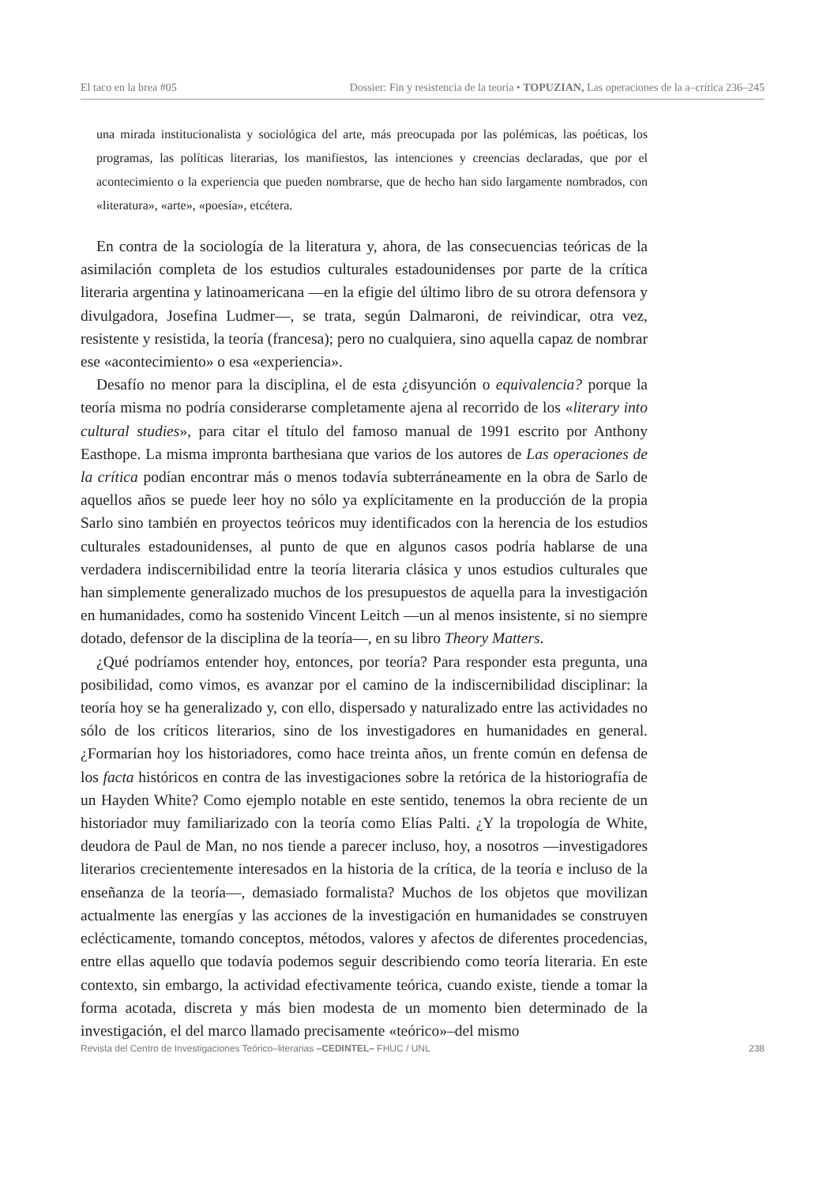El taco en la brea #05 Dossier: Fin y resistencia de la teoría • TOPUZIAN, Las operaciones de la a–crítica 236–245
una mirada institucionalista y sociológica del arte, más preocupada por las polémicas, las poéticas, los programas, las políticas literarias, los manifiestos, las intenciones y creencias declaradas, que por el acontecimiento o la experiencia que pueden nombrarse, que de hecho han sido largamente nombrados, con «literatura», «arte», «poesía», etcétera.
En contra de la sociología de la literatura y, ahora, de las consecuencias teóricas de la asimilación completa de los estudios culturales estadounidenses por parte de la crítica literaria argentina y latinoamericana —en la efigie del último libro de su otrora defensora y divulgadora, Josefina Ludmer—, se trata, según Dalmaroni, de reivindicar, otra vez, resistente y resistida, la teoría (francesa); pero no cualquiera, sino aquella capaz de nombrar ese «acontecimiento» o esa «experiencia».
Desafío no menor para la disciplina, el de esta ¿disyunción o equivalencia? porque la teoría misma no podría considerarse completamente ajena al recorrido de los «literary into cultural studies», para citar el título del famoso manual de 1991 escrito por Anthony Easthope. La misma impronta barthesiana que varios de los autores de Las operaciones de la crítica podían encontrar más o menos todavía subterráneamente en la obra de Sarlo de aquellos años se puede leer hoy no sólo ya explícitamente en la producción de la propia Sarlo sino también en proyectos teóricos muy identificados con la herencia de los estudios culturales estadounidenses, al punto de que en algunos casos podría hablarse de una verdadera indiscernibilidad entre la teoría literaria clásica y unos estudios culturales que han simplemente generalizado muchos de los presupuestos de aquella para la investigación en humanidades, como ha sostenido Vincent Leitch —un al menos insistente, si no siempre dotado, defensor de la disciplina de la teoría—, en su libro Theory Matters.
¿Qué podríamos entender hoy, entonces, por teoría? Para responder esta pregunta, una posibilidad, como vimos, es avanzar por el camino de la indiscernibilidad disciplinar: la teoría hoy se ha generalizado y, con ello, dispersado y naturalizado entre las actividades no sólo de los críticos literarios, sino de los investigadores en humanidades en general. ¿Formarían hoy los historiadores, como hace treinta años, un frente común en defensa de los facta históricos en contra de las investigaciones sobre la retórica de la historiografía de un Hayden White? Como ejemplo notable en este sentido, tenemos la obra reciente de un historiador muy familiarizado con la teoría como Elías Palti. ¿Y la tropología de White, deudora de Paul de Man, no nos tiende a parecer incluso, hoy, a nosotros —investigadores literarios crecientemente interesados en la historia de la crítica, de la teoría e incluso de la enseñanza de la teoría—, demasiado formalista? Muchos de los objetos que movilizan actualmente las energías y las acciones de la investigación en humanidades se construyen eclécticamente, tomando conceptos, métodos, valores y afectos de diferentes procedencias, entre ellas aquello que todavía podemos seguir describiendo como teoría literaria. En este contexto, sin embargo, la actividad efectivamente teórica, cuando existe, tiende a tomar la forma acotada, discreta y más bien modesta de un momento bien determinado de la investigación, el del marco llamado precisamente «teórico»–del mismo
Revista del Centro de Investigaciones Teórico–literarias –CEDINTEL– FHUC / UNL 238